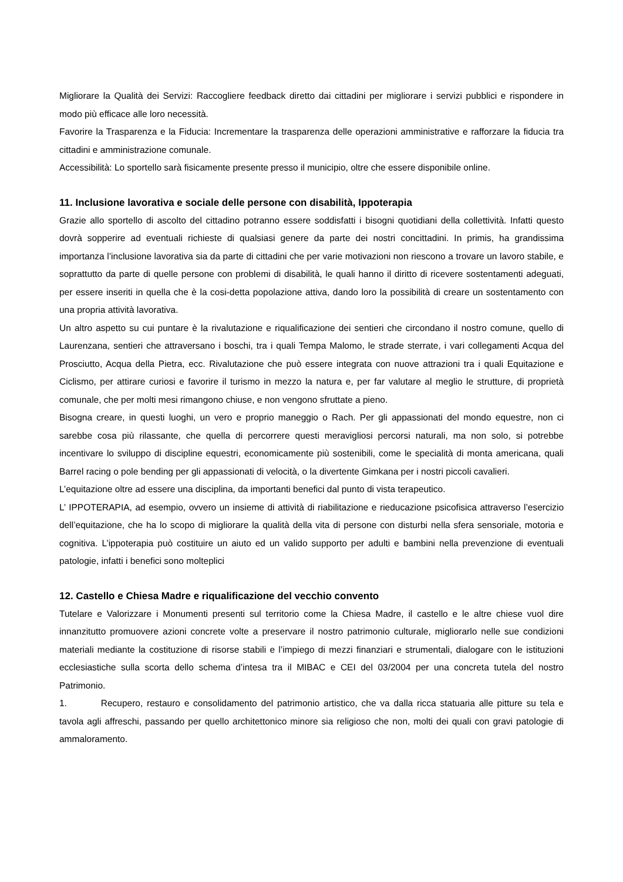Migliorare la Qualità dei Servizi: Raccogliere feedback diretto dai cittadini per migliorare i servizi pubblici e rispondere in modo più efficace alle loro necessità.
Favorire la Trasparenza e la Fiducia: Incrementare la trasparenza delle operazioni amministrative e rafforzare la fiducia tra cittadini e amministrazione comunale.
Accessibilità: Lo sportello sarà fisicamente presente presso il municipio, oltre che essere disponibile online.
11. Inclusione lavorativa e sociale delle persone con disabilità, Ippoterapia
Grazie allo sportello di ascolto del cittadino potranno essere soddisfatti i bisogni quotidiani della collettività. Infatti questo dovrà sopperire ad eventuali richieste di qualsiasi genere da parte dei nostri concittadini. In primis, ha grandissima importanza l’inclusione lavorativa sia da parte di cittadini che per varie motivazioni non riescono a trovare un lavoro stabile, e soprattutto da parte di quelle persone con problemi di disabilità, le quali hanno il diritto di ricevere sostentamenti adeguati, per essere inseriti in quella che è la cosi-detta popolazione attiva, dando loro la possibilità di creare un sostentamento con una propria attività lavorativa.
Un altro aspetto su cui puntare è la rivalutazione e riqualificazione dei sentieri che circondano il nostro comune, quello di Laurenzana, sentieri che attraversano i boschi, tra i quali Tempa Malomo, le strade sterrate, i vari collegamenti Acqua del Prosciutto, Acqua della Pietra, ecc. Rivalutazione che può essere integrata con nuove attrazioni tra i quali Equitazione e Ciclismo, per attirare curiosi e favorire il turismo in mezzo la natura e, per far valutare al meglio le strutture, di proprietà comunale, che per molti mesi rimangono chiuse, e non vengono sfruttate a pieno.
Bisogna creare, in questi luoghi, un vero e proprio maneggio o Rach. Per gli appassionati del mondo equestre, non ci sarebbe cosa più rilassante, che quella di percorrere questi meravigliosi percorsi naturali, ma non solo, si potrebbe incentivare lo sviluppo di discipline equestri, economicamente più sostenibili, come le specialità di monta americana, quali Barrel racing o pole bending per gli appassionati di velocità, o la divertente Gimkana per i nostri piccoli cavalieri.
L’equitazione oltre ad essere una disciplina, da importanti benefici dal punto di vista terapeutico.
L’ IPPOTERAPIA, ad esempio, ovvero un insieme di attività di riabilitazione e rieducazione psicofisica attraverso l’esercizio dell’equitazione, che ha lo scopo di migliorare la qualità della vita di persone con disturbi nella sfera sensoriale, motoria e cognitiva. L’ippoterapia può costituire un aiuto ed un valido supporto per adulti e bambini nella prevenzione di eventuali patologie, infatti i benefici sono molteplici
12. Castello e Chiesa Madre e riqualificazione del vecchio convento
Tutelare e Valorizzare i Monumenti presenti sul territorio come la Chiesa Madre, il castello e le altre chiese vuol dire innanzitutto promuovere azioni concrete volte a preservare il nostro patrimonio culturale, migliorarlo nelle sue condizioni materiali mediante la costituzione di risorse stabili e l’impiego di mezzi finanziari e strumentali, dialogare con le istituzioni ecclesiastiche sulla scorta dello schema d’intesa tra il MIBAC e CEI del 03/2004 per una concreta tutela del nostro Patrimonio.
1. Recupero, restauro e consolidamento del patrimonio artistico, che va dalla ricca statuaria alle pitture su tela e tavola agli affreschi, passando per quello architettonico minore sia religioso che non, molti dei quali con gravi patologie di ammaloramento.